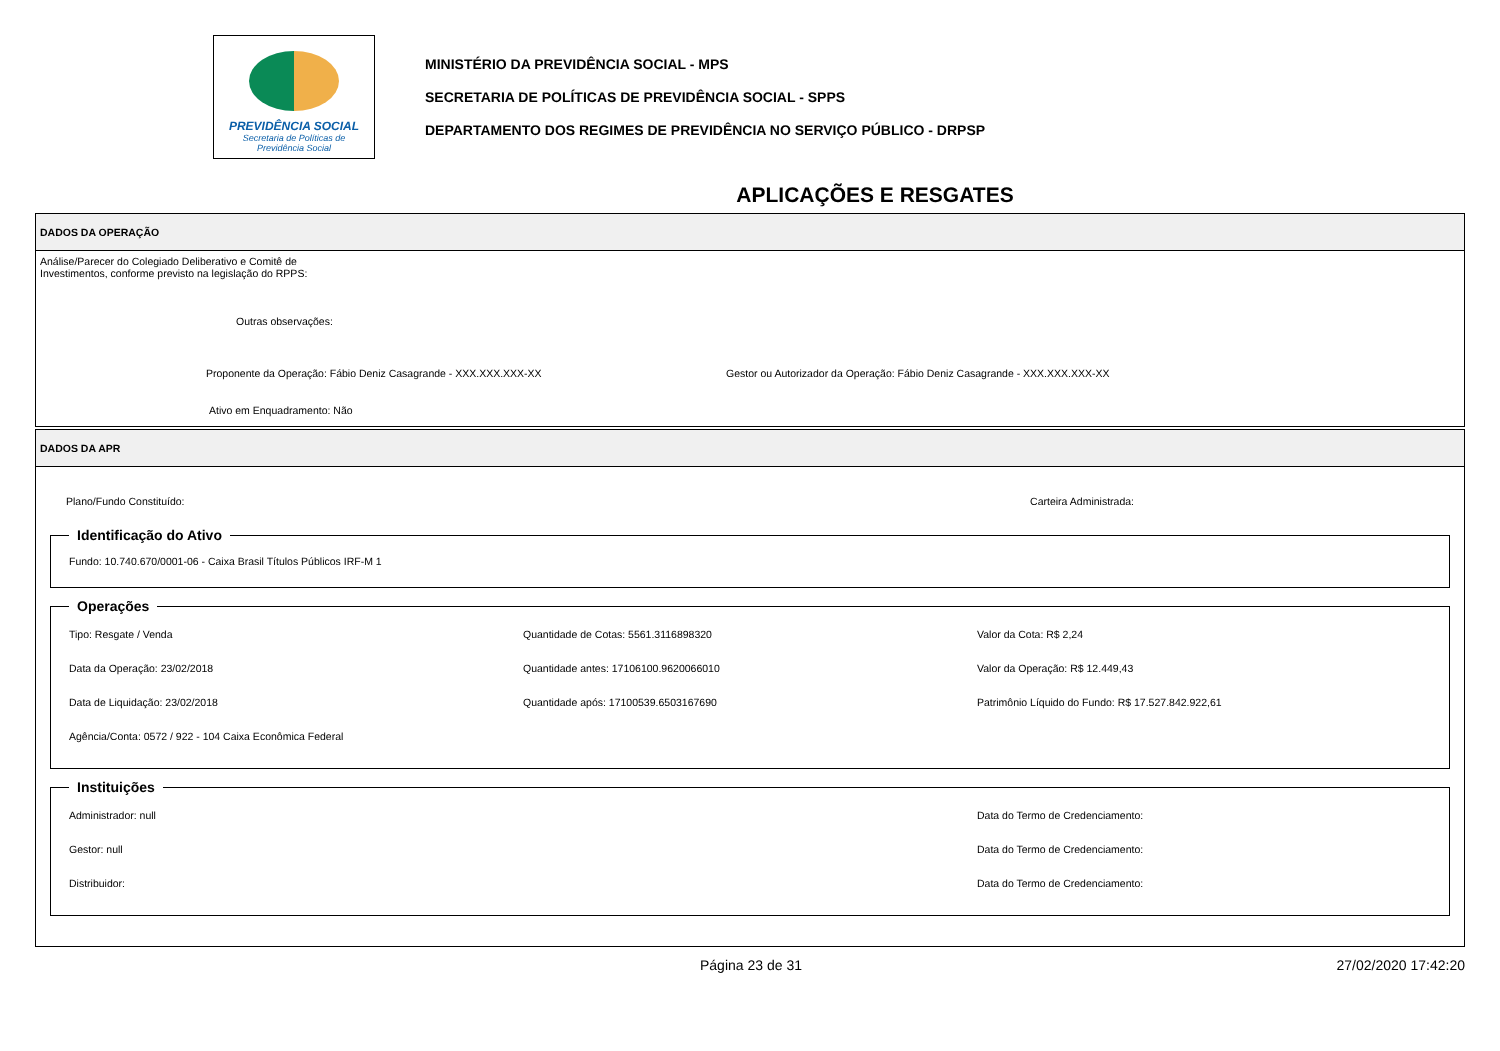PREVIDÊNCIA SOCIAL
Secretaria de Políticas de
Previdência Social
MINISTÉRIO DA PREVIDÊNCIA SOCIAL - MPS
SECRETARIA DE POLÍTICAS DE PREVIDÊNCIA SOCIAL - SPPS
DEPARTAMENTO DOS REGIMES DE PREVIDÊNCIA NO SERVIÇO PÚBLICO - DRPSP
APLICAÇÕES E RESGATES
DADOS DA OPERAÇÃO
Análise/Parecer do Colegiado Deliberativo e Comitê de
Investimentos, conforme previsto na legislação do RPPS:
Outras observações:
Proponente da Operação: Fábio Deniz Casagrande - XXX.XXX.XXX-XX Gestor ou Autorizador da Operação: Fábio Deniz Casagrande - XXX.XXX.XXX-XX
Ativo em Enquadramento: Não
DADOS DA APR
Plano/Fundo Constituído: Carteira Administrada:
Identificação do Ativo
Fundo: 10.740.670/0001-06 - Caixa Brasil Títulos Públicos IRF-M 1
Operações
Tipo: Resgate / Venda
Quantidade de Cotas: 5561.3116898320
Valor da Cota: R$ 2,24
Data da Operação: 23/02/2018
Quantidade antes: 17106100.9620066010
Valor da Operação: R$ 12.449,43
Data de Liquidação: 23/02/2018
Quantidade após: 17100539.6503167690
Patrimônio Líquido do Fundo: R$ 17.527.842.922,61
Agência/Conta: 0572 / 922 - 104 Caixa Econômica Federal
Instituições
Administrador: null
Data do Termo de Credenciamento:
Gestor: null
Data do Termo de Credenciamento:
Distribuidor:
Data do Termo de Credenciamento:
Página 23 de 31 27/02/2020 17:42:20